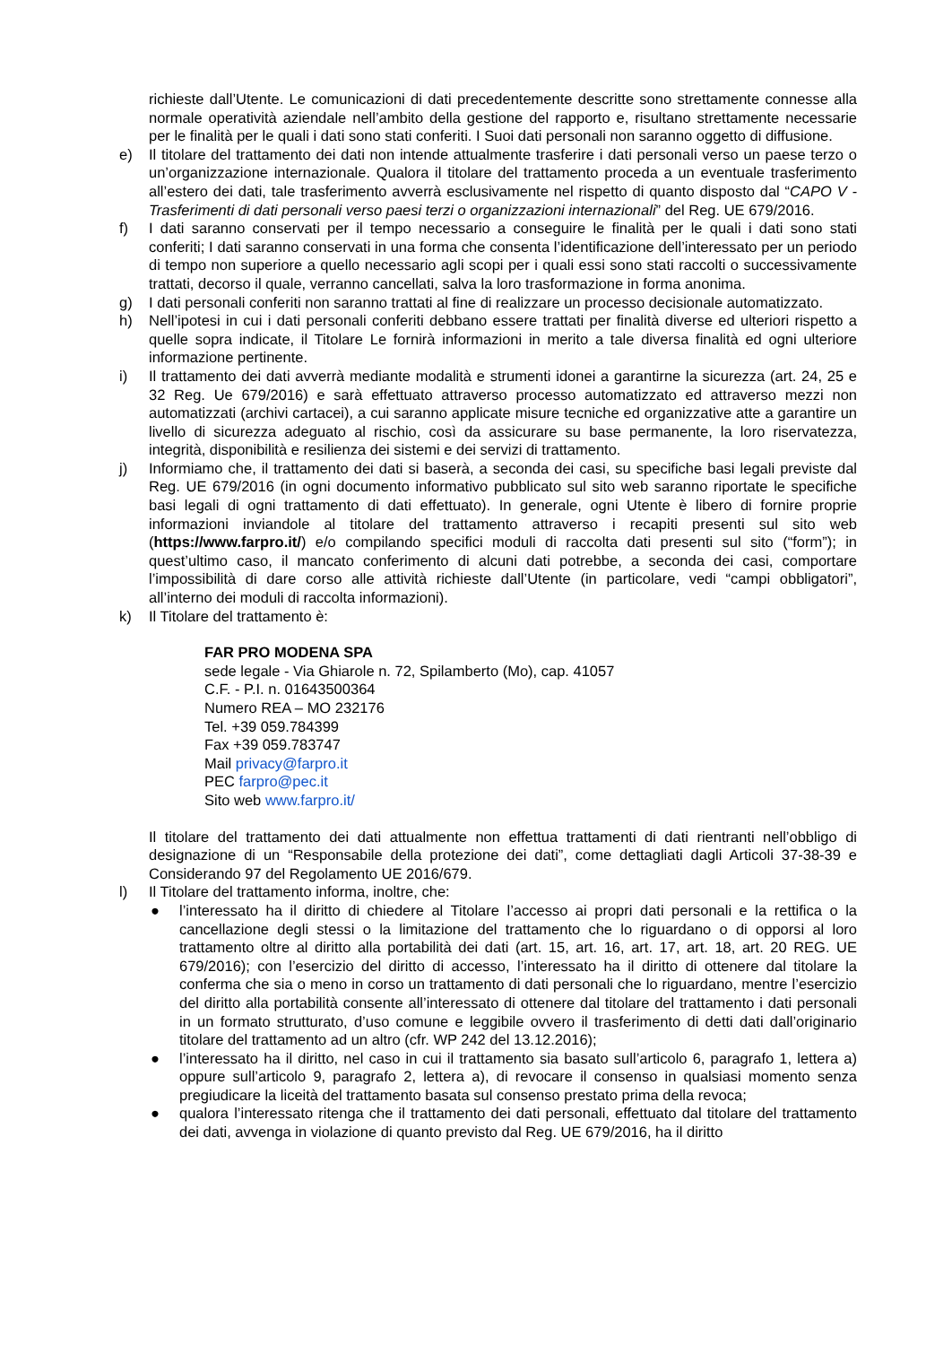richieste dall’Utente. Le comunicazioni di dati precedentemente descritte sono strettamente connesse alla normale operatività aziendale nell’ambito della gestione del rapporto e, risultano strettamente necessarie per le finalità per le quali i dati sono stati conferiti. I Suoi dati personali non saranno oggetto di diffusione.
e) Il titolare del trattamento dei dati non intende attualmente trasferire i dati personali verso un paese terzo o un’organizzazione internazionale. Qualora il titolare del trattamento proceda a un eventuale trasferimento all’estero dei dati, tale trasferimento avverrà esclusivamente nel rispetto di quanto disposto dal “CAPO V - Trasferimenti di dati personali verso paesi terzi o organizzazioni internazionali” del Reg. UE 679/2016.
f) I dati saranno conservati per il tempo necessario a conseguire le finalità per le quali i dati sono stati conferiti; I dati saranno conservati in una forma che consenta l’identificazione dell’interessato per un periodo di tempo non superiore a quello necessario agli scopi per i quali essi sono stati raccolti o successivamente trattati, decorso il quale, verranno cancellati, salva la loro trasformazione in forma anonima.
g) I dati personali conferiti non saranno trattati al fine di realizzare un processo decisionale automatizzato.
h) Nell’ipotesi in cui i dati personali conferiti debbano essere trattati per finalità diverse ed ulteriori rispetto a quelle sopra indicate, il Titolare Le fornirà informazioni in merito a tale diversa finalità ed ogni ulteriore informazione pertinente.
i) Il trattamento dei dati avverrà mediante modalità e strumenti idonei a garantirne la sicurezza (art. 24, 25 e 32 Reg. Ue 679/2016) e sarà effettuato attraverso processo automatizzato ed attraverso mezzi non automatizzati (archivi cartacei), a cui saranno applicate misure tecniche ed organizzative atte a garantire un livello di sicurezza adeguato al rischio, così da assicurare su base permanente, la loro riservatezza, integrità, disponibilità e resilienza dei sistemi e dei servizi di trattamento.
j) Informiamo che, il trattamento dei dati si baserà, a seconda dei casi, su specifiche basi legali previste dal Reg. UE 679/2016 (in ogni documento informativo pubblicato sul sito web saranno riportate le specifiche basi legali di ogni trattamento di dati effettuato). In generale, ogni Utente è libero di fornire proprie informazioni inviandole al titolare del trattamento attraverso i recapiti presenti sul sito web (https://www.farpro.it/) e/o compilando specifici moduli di raccolta dati presenti sul sito (“form”); in quest’ultimo caso, il mancato conferimento di alcuni dati potrebbe, a seconda dei casi, comportare l’impossibilità di dare corso alle attività richieste dall’Utente (in particolare, vedi “campi obbligatori”, all’interno dei moduli di raccolta informazioni).
k) Il Titolare del trattamento è:
FAR PRO MODENA SPA
sede legale - Via Ghiarole n. 72, Spilamberto (Mo), cap. 41057
C.F. - P.I. n. 01643500364
Numero REA – MO 232176
Tel. +39 059.784399
Fax +39 059.783747
Mail privacy@farpro.it
PEC farpro@pec.it
Sito web www.farpro.it/
Il titolare del trattamento dei dati attualmente non effettua trattamenti di dati rientranti nell’obbligo di designazione di un “Responsabile della protezione dei dati”, come dettagliati dagli Articoli 37-38-39 e Considerando 97 del Regolamento UE 2016/679.
l) Il Titolare del trattamento informa, inoltre, che:
● l’interessato ha il diritto di chiedere al Titolare l’accesso ai propri dati personali e la rettifica o la cancellazione degli stessi o la limitazione del trattamento che lo riguardano o di opporsi al loro trattamento oltre al diritto alla portabilità dei dati (art. 15, art. 16, art. 17, art. 18, art. 20 REG. UE 679/2016); con l’esercizio del diritto di accesso, l’interessato ha il diritto di ottenere dal titolare la conferma che sia o meno in corso un trattamento di dati personali che lo riguardano, mentre l’esercizio del diritto alla portabilità consente all’interessato di ottenere dal titolare del trattamento i dati personali in un formato strutturato, d’uso comune e leggibile ovvero il trasferimento di detti dati dall’originario titolare del trattamento ad un altro (cfr. WP 242 del 13.12.2016);
● l’interessato ha il diritto, nel caso in cui il trattamento sia basato sull’articolo 6, paragrafo 1, lettera a) oppure sull’articolo 9, paragrafo 2, lettera a), di revocare il consenso in qualsiasi momento senza pregiudicare la liceità del trattamento basata sul consenso prestato prima della revoca;
● qualora l’interessato ritenga che il trattamento dei dati personali, effettuato dal titolare del trattamento dei dati, avvenga in violazione di quanto previsto dal Reg. UE 679/2016, ha il diritto